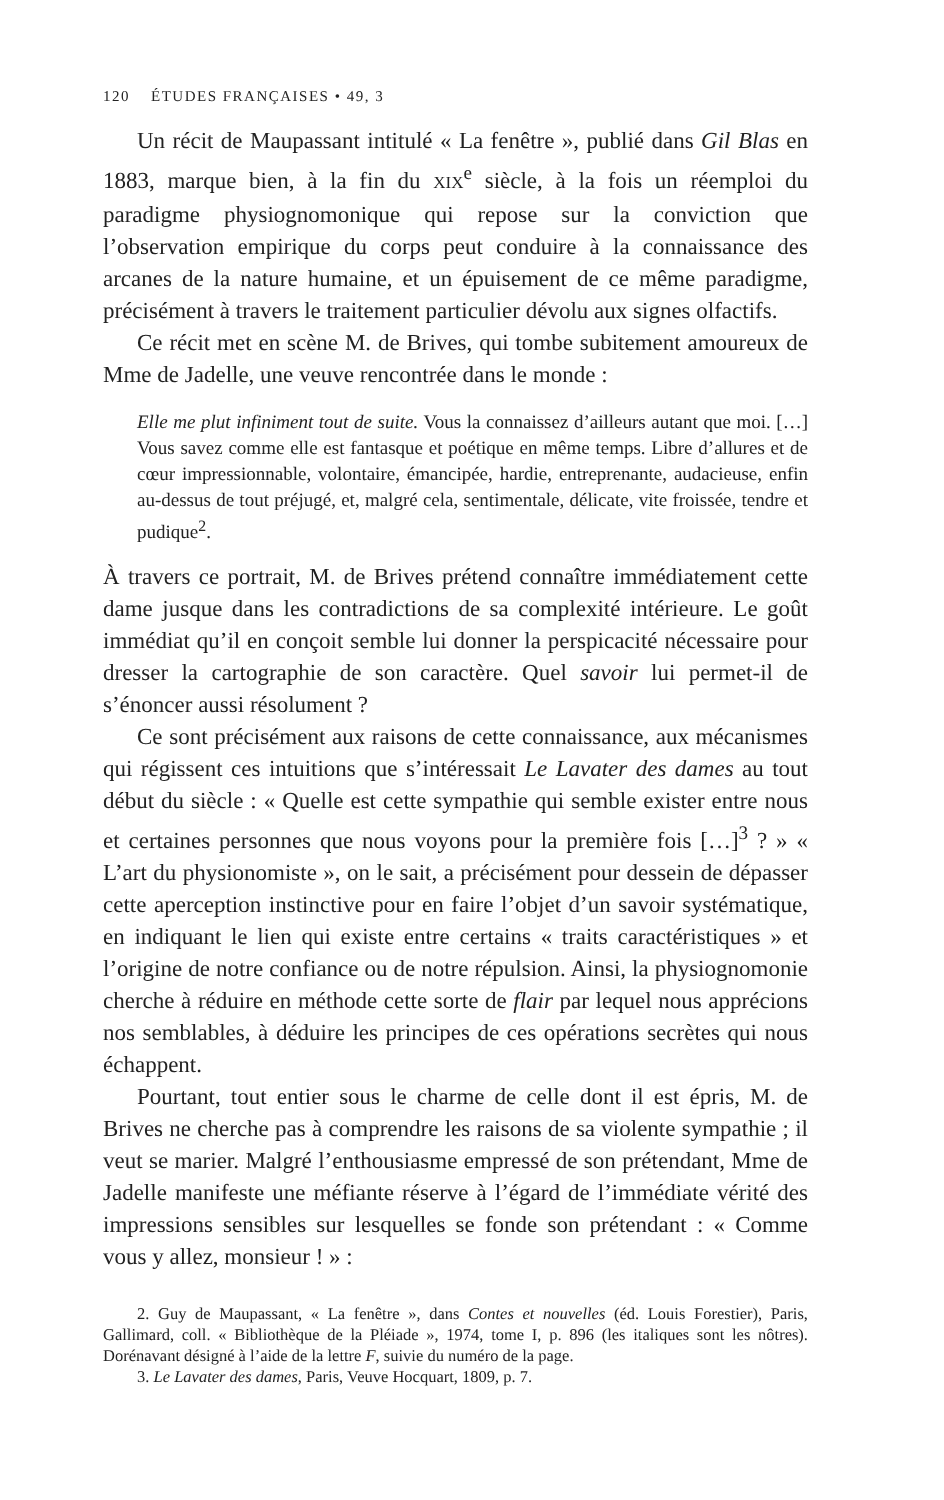120 ÉTUDES FRANÇAISES • 49, 3
Un récit de Maupassant intitulé « La fenêtre », publié dans Gil Blas en 1883, marque bien, à la fin du XIX<sup>e</sup> siècle, à la fois un réemploi du paradigme physiognomonique qui repose sur la conviction que l’observation empirique du corps peut conduire à la connaissance des arcanes de la nature humaine, et un épuisement de ce même paradigme, précisément à travers le traitement particulier dévolu aux signes olfactifs.
Ce récit met en scène M. de Brives, qui tombe subitement amoureux de Mme de Jadelle, une veuve rencontrée dans le monde :
Elle me plut infiniment tout de suite. Vous la connaissez d’ailleurs autant que moi. […] Vous savez comme elle est fantasque et poétique en même temps. Libre d’allures et de cœur impressionnable, volontaire, émancipée, hardie, entreprenante, audacieuse, enfin au-dessus de tout préjugé, et, malgré cela, sentimentale, délicate, vite froissée, tendre et pudique<sup>2</sup>.
À travers ce portrait, M. de Brives prétend connaître immédiatement cette dame jusque dans les contradictions de sa complexité intérieure. Le goût immédiat qu’il en conçoit semble lui donner la perspicacité nécessaire pour dresser la cartographie de son caractère. Quel savoir lui permet-il de s’énoncer aussi résolument ?
Ce sont précisément aux raisons de cette connaissance, aux mécanismes qui régissent ces intuitions que s’intéressait Le Lavater des dames au tout début du siècle : « Quelle est cette sympathie qui semble exister entre nous et certaines personnes que nous voyons pour la première fois […]<sup>3</sup> ? » « L’art du physionomiste », on le sait, a précisément pour dessein de dépasser cette aperception instinctive pour en faire l’objet d’un savoir systématique, en indiquant le lien qui existe entre certains « traits caractéristiques » et l’origine de notre confiance ou de notre répulsion. Ainsi, la physiognomonie cherche à réduire en méthode cette sorte de flair par lequel nous apprécions nos semblables, à déduire les principes de ces opérations secrètes qui nous échappent.
Pourtant, tout entier sous le charme de celle dont il est épris, M. de Brives ne cherche pas à comprendre les raisons de sa violente sympathie ; il veut se marier. Malgré l’enthousiasme empressé de son prétendant, Mme de Jadelle manifeste une méfiante réserve à l’égard de l’immédiate vérité des impressions sensibles sur lesquelles se fonde son prétendant : « Comme vous y allez, monsieur ! » :
2. Guy de Maupassant, « La fenêtre », dans Contes et nouvelles (éd. Louis Forestier), Paris, Gallimard, coll. « Bibliothèque de la Pléiade », 1974, tome I, p. 896 (les italiques sont les nôtres). Dorénavant désigné à l’aide de la lettre F, suivie du numéro de la page.
3. Le Lavater des dames, Paris, Veuve Hocquart, 1809, p. 7.